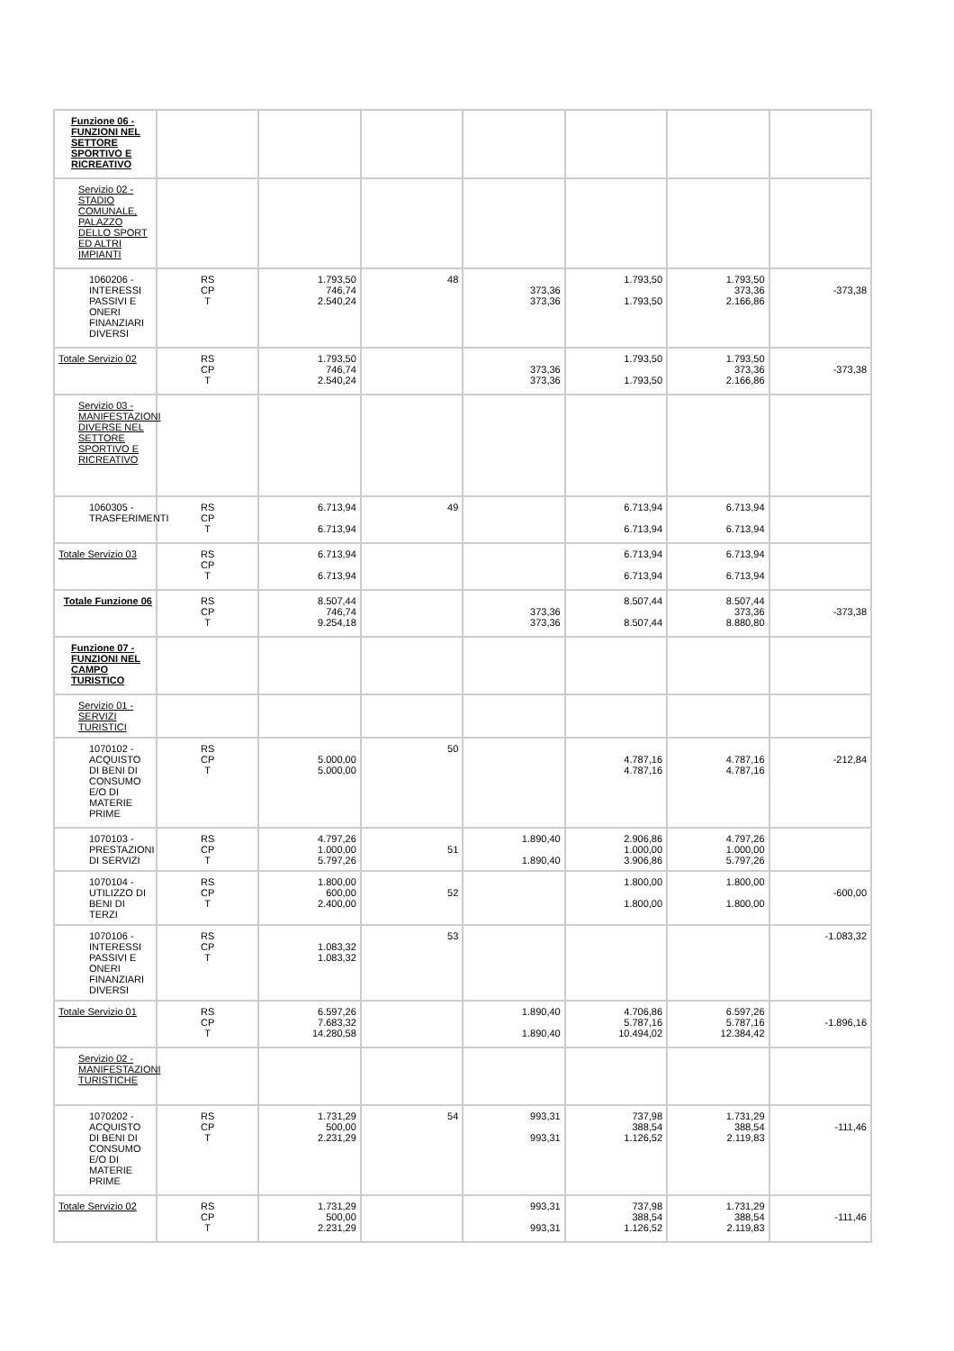| Funzione 06 - FUNZIONI NEL SETTORE SPORTIVO E RICREATIVO | | | | | | | |
| Servizio 02 - STADIO COMUNALE, PALAZZO DELLO SPORT ED ALTRI IMPIANTI | | | | | | | |
| 1060206 - INTERESSI PASSIVI E ONERI FINANZIARI DIVERSI | RS CP T | 1.793,50 746,74 2.540,24 | 48 | 373,36 373,36 | 1.793,50 1.793,50 | 1.793,50 373,36 2.166,86 | -373,38 |
| Totale Servizio 02 | RS CP T | 1.793,50 746,74 2.540,24 | | 373,36 373,36 | 1.793,50 1.793,50 | 1.793,50 373,36 2.166,86 | -373,38 |
| Servizio 03 - MANIFESTAZIONI DIVERSE NEL SETTORE SPORTIVO E RICREATIVO | | | | | | | |
| 1060305 - TRASFERIMENTI | RS CP T | 6.713,94 6.713,94 | 49 | | 6.713,94 6.713,94 | 6.713,94 6.713,94 | |
| Totale Servizio 03 | RS CP T | 6.713,94 6.713,94 | | | 6.713,94 6.713,94 | 6.713,94 6.713,94 | |
| Totale Funzione 06 | RS CP T | 8.507,44 746,74 9.254,18 | | 373,36 373,36 | 8.507,44 8.507,44 | 8.507,44 373,36 8.880,80 | -373,38 |
| Funzione 07 - FUNZIONI NEL CAMPO TURISTICO | | | | | | | |
| Servizio 01 - SERVIZI TURISTICI | | | | | | | |
| 1070102 - ACQUISTO DI BENI DI CONSUMO E/O DI MATERIE PRIME | RS CP T | 5.000,00 5.000,00 | 50 | | 4.787,16 4.787,16 | 4.787,16 4.787,16 | -212,84 |
| 1070103 - PRESTAZIONI DI SERVIZI | RS CP T | 4.797,26 1.000,00 5.797,26 | 51 | 1.890,40 1.890,40 | 2.906,86 1.000,00 3.906,86 | 4.797,26 1.000,00 5.797,26 | |
| 1070104 - UTILIZZO DI BENI DI TERZI | RS CP T | 1.800,00 600,00 2.400,00 | 52 | | 1.800,00 1.800,00 | 1.800,00 1.800,00 | -600,00 |
| 1070106 - INTERESSI PASSIVI E ONERI FINANZIARI DIVERSI | RS CP T | 1.083,32 1.083,32 | 53 | | | | -1.083,32 |
| Totale Servizio 01 | RS CP T | 6.597,26 7.683,32 14.280,58 | | 1.890,40 1.890,40 | 4.706,86 5.787,16 10.494,02 | 6.597,26 5.787,16 12.384,42 | -1.896,16 |
| Servizio 02 - MANIFESTAZIONI TURISTICHE | | | | | | | |
| 1070202 - ACQUISTO DI BENI DI CONSUMO E/O DI MATERIE PRIME | RS CP T | 1.731,29 500,00 2.231,29 | 54 | 993,31 993,31 | 737,98 388,54 1.126,52 | 1.731,29 388,54 2.119,83 | -111,46 |
| Totale Servizio 02 | RS CP T | 1.731,29 500,00 2.231,29 | | 993,31 993,31 | 737,98 388,54 1.126,52 | 1.731,29 388,54 2.119,83 | -111,46 |